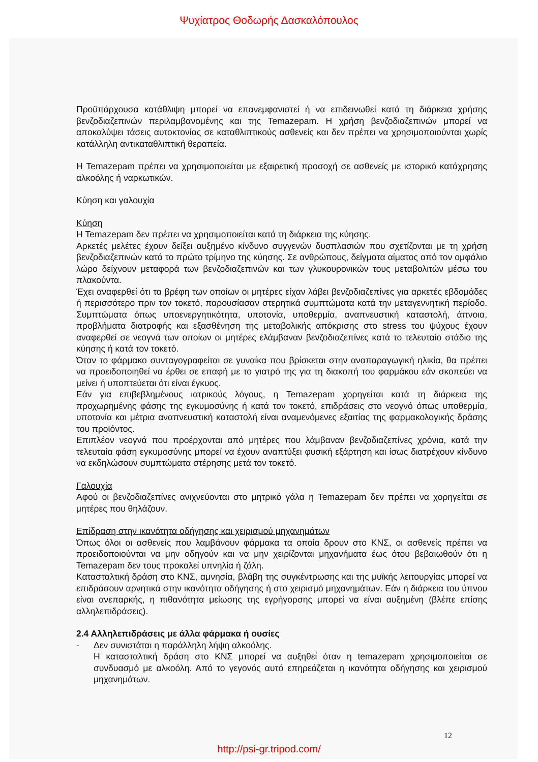Ψυχίατρος Θοδωρής Δασκαλόπουλος
Προϋπάρχουσα κατάθλιψη μπορεί να επανεμφανιστεί ή να επιδεινωθεί κατά τη διάρκεια χρήσης βενζοδιαζεπινών περιλαμβανομένης και της Temazepam. Η χρήση βενζοδιαζεπινών μπορεί να αποκαλύψει τάσεις αυτοκτονίας σε καταθλιπτικούς ασθενείς και δεν πρέπει να χρησιμοποιούνται χωρίς κατάλληλη αντικαταθλιπτική θεραπεία.
Η Temazepam πρέπει να χρησιμοποιείται με εξαιρετική προσοχή σε ασθενείς με ιστορικό κατάχρησης αλκοόλης ή ναρκωτικών.
Κύηση και γαλουχία
Κύηση
Η Temazepam δεν πρέπει να χρησιμοποιείται κατά τη διάρκεια της κύησης.
Αρκετές μελέτες έχουν δείξει αυξημένο κίνδυνο συγγενών δυσπλασιών που σχετίζονται με τη χρήση βενζοδιαζεπινών κατά το πρώτο τρίμηνο της κύησης. Σε ανθρώπους, δείγματα αίματος από τον ομφάλιο λώρο δείχνουν μεταφορά των βενζοδιαζεπινών και των γλυκουρονικών τους μεταβολιτών μέσω του πλακούντα.
Έχει αναφερθεί ότι τα βρέφη των οποίων οι μητέρες είχαν λάβει βενζοδιαζεπίνες για αρκετές εβδομάδες ή περισσότερο πριν τον τοκετό, παρουσίασαν στερητικά συμπτώματα κατά την μεταγεννητική περίοδο. Συμπτώματα όπως υποενεργητικότητα, υποτονία, υποθερμία, αναπνευστική καταστολή, άπνοια, προβλήματα διατροφής και εξασθένηση της μεταβολικής απόκρισης στο stress του ψύχους έχουν αναφερθεί σε νεογνά των οποίων οι μητέρες ελάμβαναν βενζοδιαζεπίνες κατά το τελευταίο στάδιο της κύησης ή κατά τον τοκετό.
Όταν το φάρμακο συνταγογραφείται σε γυναίκα που βρίσκεται στην αναπαραγωγική ηλικία, θα πρέπει να προειδοποιηθεί να έρθει σε επαφή με το γιατρό της για τη διακοπή του φαρμάκου εάν σκοπεύει να μείνει ή υποπτεύεται ότι είναι έγκυος.
Εάν για επιβεβλημένους ιατρικούς λόγους, η Temazepam χορηγείται κατά τη διάρκεια της προχωρημένης φάσης της εγκυμοσύνης ή κατά τον τοκετό, επιδράσεις στο νεογνό όπως υποθερμία, υποτονία και μέτρια αναπνευστική καταστολή είναι αναμενόμενες εξαιτίας της φαρμακολογικής δράσης του προϊόντος.
Επιπλέον νεογνά που προέρχονται από μητέρες που λάμβαναν βενζοδιαζεπίνες χρόνια, κατά την τελευταία φάση εγκυμοσύνης μπορεί να έχουν αναπτύξει φυσική εξάρτηση και ίσως διατρέχουν κίνδυνο να εκδηλώσουν συμπτώματα στέρησης μετά τον τοκετό.
Γαλουχία
Αφού οι βενζοδιαζεπίνες ανιχνεύονται στο μητρικό γάλα η Temazepam δεν πρέπει να χορηγείται σε μητέρες που θηλάζουν.
Επίδραση στην ικανότητα οδήγησης και χειρισμού μηχανημάτων
Όπως όλοι οι ασθενείς που λαμβάνουν φάρμακα τα οποία δρουν στο ΚΝΣ, οι ασθενείς πρέπει να προειδοποιούνται να μην οδηγούν και να μην χειρίζονται μηχανήματα έως ότου βεβαιωθούν ότι η Temazepam δεν τους προκαλεί υπνηλία ή ζάλη.
Κατασταλτική δράση στο ΚΝΣ, αμνησία, βλάβη της συγκέντρωσης και της μυϊκής λειτουργίας μπορεί να επιδράσουν αρνητικά στην ικανότητα οδήγησης ή στο χειρισμό μηχανημάτων. Εάν η διάρκεια του ύπνου είναι ανεπαρκής, η πιθανότητα μείωσης της εγρήγορσης μπορεί να είναι αυξημένη (βλέπε επίσης αλληλεπιδράσεις).
2.4 Αλληλεπιδράσεις με άλλα φάρμακα ή ουσίες
- Δεν συνιστάται η παράλληλη λήψη αλκοόλης.
Η κατασταλτική δράση στο ΚΝΣ μπορεί να αυξηθεί όταν η temazepam χρησιμοποιείται σε συνδυασμό με αλκοόλη. Από το γεγονός αυτό επηρεάζεται η ικανότητα οδήγησης και χειρισμού μηχανημάτων.
12
http://psi-gr.tripod.com/